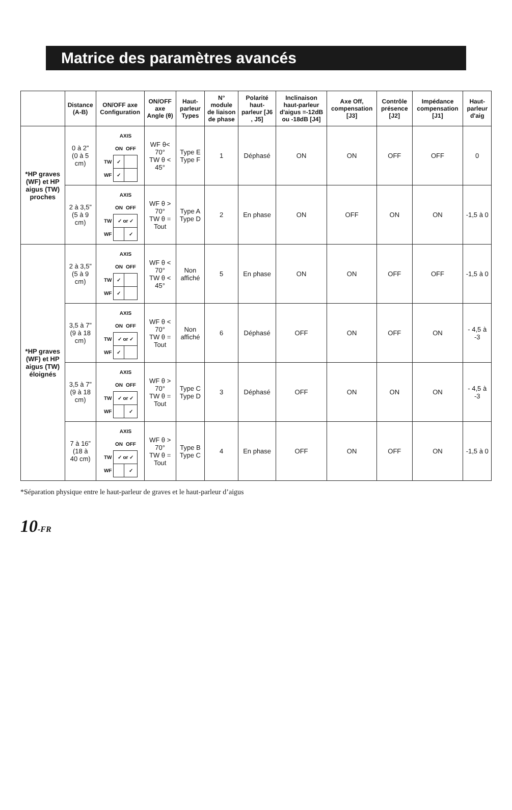Matrice des paramètres avancés
| | Distance (A-B) | ON/OFF axe Configuration | ON/OFF axe Angle (θ) | Haut-parleur Types | N° module de liaison de phase | Polarité haut-parleur [J6 , J5] | Inclinaison haut-parleur d'aigus =-12dB ou -18dB [J4] | Axe Off, compensation [J3] | Contrôle présence [J2] | Impédance compensation [J1] | Haut-parleur d'aig |
| --- | --- | --- | --- | --- | --- | --- | --- | --- | --- | --- | --- |
| *HP graves (WF) et HP aigus (TW) proches | 0 à 2” (0 à 5 cm) | / / AXIS / / / / ON / OFF / / TW / ✓ / / / WF / ✓ / / | WF θ< 70° TW θ < 45° | Type E Type F | 1 | Déphasé | ON | ON | OFF | OFF | 0 |
| | 2 à 3,5” (5 à 9 cm) | / / AXIS / / / / ON / OFF / / TW / ✓ or ✓ / / / WF / / ✓ / | WF θ > 70° TW θ = Tout | Type A Type D | 2 | En phase | ON | OFF | ON | ON | -1,5 à 0 |
| *HP graves (WF) et HP aigus (TW) éloignés | 2 à 3,5” (5 à 9 cm) | / / AXIS / / / / ON / OFF / / TW / ✓ / / / WF / ✓ / / | WF θ < 70° TW θ < 45° | Non affiché | 5 | En phase | ON | ON | OFF | OFF | -1,5 à 0 |
| | 3,5 à 7” (9 à 18 cm) | / / AXIS / / / / ON / OFF / / TW / ✓ or ✓ / / / WF / ✓ / / | WF θ < 70° TW θ = Tout | Non affiché | 6 | Déphasé | OFF | ON | OFF | ON | - 4,5 à -3 |
| | 3,5 à 7” (9 à 18 cm) | / / AXIS / / / / ON / OFF / / TW / ✓ or ✓ / / / WF / / ✓ / | WF θ > 70° TW θ = Tout | Type C Type D | 3 | Déphasé | OFF | ON | ON | ON | - 4,5 à -3 |
| | 7 à 16” (18 à 40 cm) | / / AXIS / / / / ON / OFF / / TW / ✓ or ✓ / / / WF / / ✓ / | WF θ > 70° TW θ = Tout | Type B Type C | 4 | En phase | OFF | ON | OFF | ON | -1,5 à 0 |
*Séparation physique entre le haut-parleur de graves et le haut-parleur d’aigus
10<sub>-FR</sub>